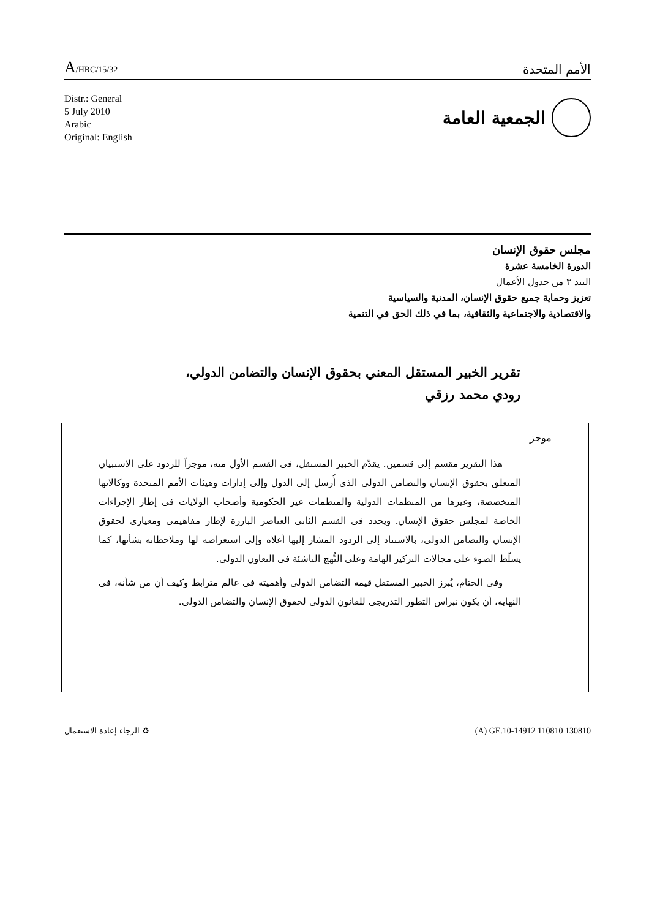A/HRC/15/32 الأمم المتحدة
Distr.: General
5 July 2010
Arabic
Original: English
الجمعية العامة
مجلس حقوق الإنسان
الدورة الخامسة عشرة
البند ٣ من جدول الأعمال
تعزيز وحماية جميع حقوق الإنسان، المدنية والسياسية
والاقتصادية والاجتماعية والثقافية، بما في ذلك الحق في التنمية
تقرير الخبير المستقل المعني بحقوق الإنسان والتضامن الدولي،
رودي محمد رزقي
موجز
هذا التقرير مقسم إلى قسمين. يقدّم الخبير المستقل، في القسم الأول منه، موجزاً للردود على الاستبيان المتعلق بحقوق الإنسان والتضامن الدولي الذي أُرسل إلى الدول وإلى إدارات وهيئات الأمم المتحدة ووكالاتها المتخصصة، وغيرها من المنظمات الدولية والمنظمات غير الحكومية وأصحاب الولايات في إطار الإجراءات الخاصة لمجلس حقوق الإنسان. ويحدد في القسم الثاني العناصر البارزة لإطار مفاهيمي ومعياري لحقوق الإنسان والتضامن الدولي، بالاستناد إلى الردود المشار إليها أعلاه وإلى استعراضه لها وملاحظاته بشأنها، كما يسلّط الضوء على مجالات التركيز الهامة وعلى النُّهج الناشئة في التعاون الدولي.
وفي الختام، يُبرز الخبير المستقل قيمة التضامن الدولي وأهميته في عالم مترابط وكيف أن من شأنه، في النهاية، أن يكون نبراس التطور التدريجي للقانون الدولي لحقوق الإنسان والتضامن الدولي.
الرجاء إعادة الاستعمال ♻ (A) GE.10-14912 110810 130810